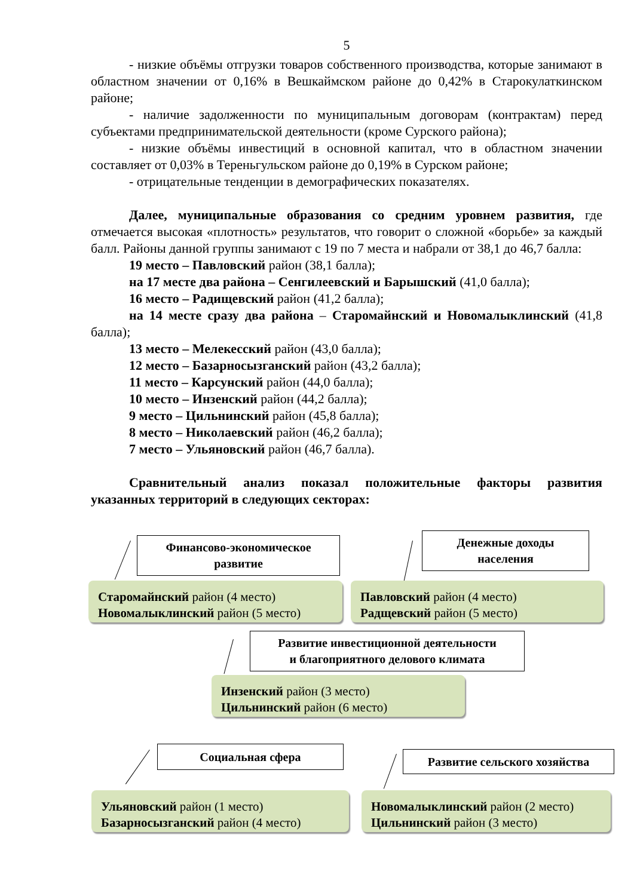5
- низкие объёмы отгрузки товаров собственного производства, которые занимают в областном значении от 0,16% в Вешкаймском районе до 0,42% в Старокулаткинском районе;
- наличие задолженности по муниципальным договорам (контрактам) перед субъектами предпринимательской деятельности (кроме Сурского района);
- низкие объёмы инвестиций в основной капитал, что в областном значении составляет от 0,03% в Тереньгульском районе до 0,19% в Сурском районе;
- отрицательные тенденции в демографических показателях.
Далее, муниципальные образования со средним уровнем развития, где отмечается высокая «плотность» результатов, что говорит о сложной «борьбе» за каждый балл. Районы данной группы занимают с 19 по 7 места и набрали от 38,1 до 46,7 балла:
19 место – Павловский район (38,1 балла);
на 17 месте два района – Сенгилеевский и Барышский (41,0 балла);
16 место – Радищевский район (41,2 балла);
на 14 месте сразу два района – Старомайнский и Новомалыклинский (41,8 балла);
13 место – Мелекесский район (43,0 балла);
12 место – Базарносызганский район (43,2 балла);
11 место – Карсунский район (44,0 балла);
10 место – Инзенский район (44,2 балла);
9 место – Цильнинский район (45,8 балла);
8 место – Николаевский район (46,2 балла);
7 место – Ульяновский район (46,7 балла).
Сравнительный анализ показал положительные факторы развития указанных территорий в следующих секторах:
Финансово-экономическое
развитие
Старомайнский район (4 место)
Новомалыклинский район (5 место)
Денежные доходы
населения
Павловский район (4 место)
Радщевский район (5 место)
Развитие инвестиционной деятельности
и благоприятного делового климата
Инзенский район (3 место)
Цильнинский район (6 место)
Социальная сфера
Ульяновский район (1 место)
Базарносызганский район (4 место)
Развитие сельского хозяйства
Новомалыклинский район (2 место)
Цильнинский район (3 место)